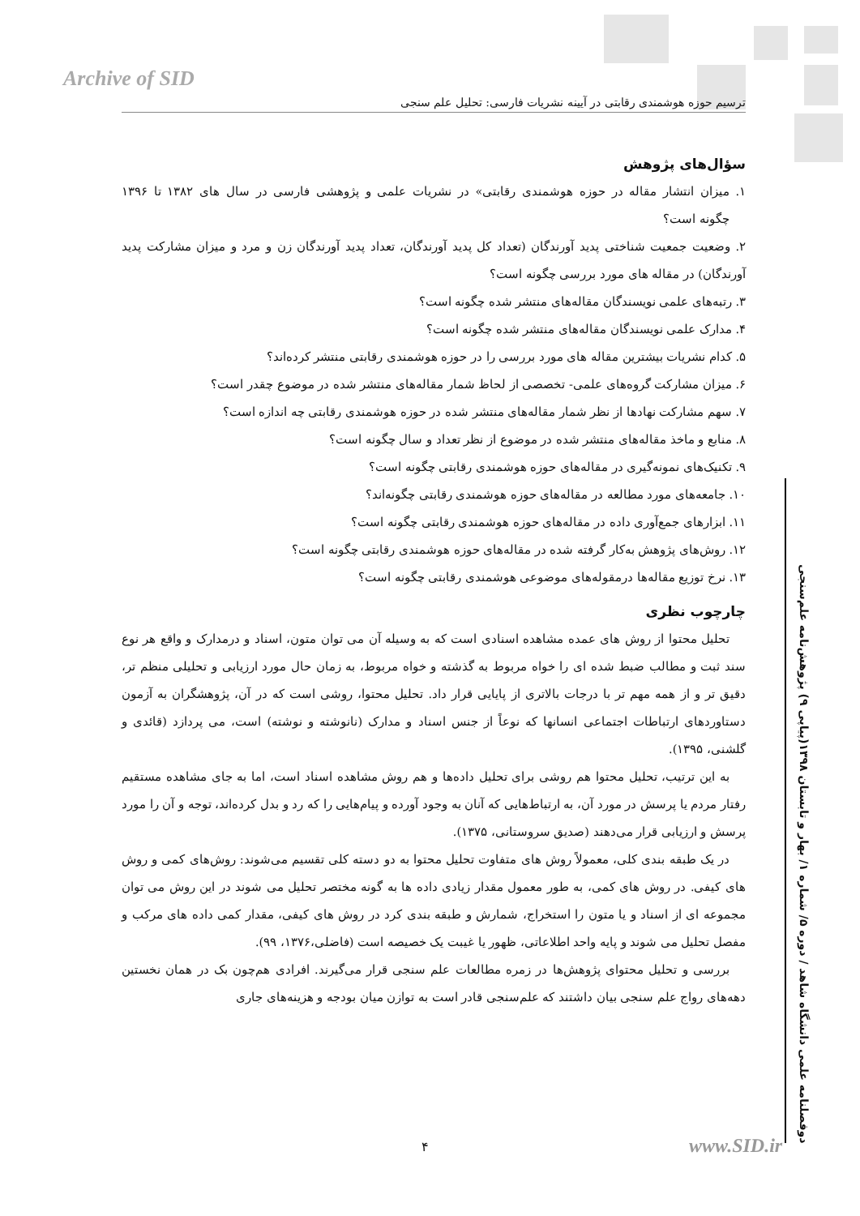Archive of SID
ترسیم حوزه هوشمندی رقابتی در آیینه نشریات فارسی: تحلیل علم سنجی
دوفصلنامه علمی دانشگاه شاهد / دوره ۵/ شماره ۱/ بهار و تابستان ۱۳۹۸(پیاپی ۹) پژوهش‌نامه علم‌سنجی
سؤال‌های پژوهش
۱. میزان انتشار مقاله در حوزه هوشمندی رقابتی» در نشریات علمی و پژوهشی فارسی در سال های ۱۳۸۲ تا ۱۳۹۶ چگونه است؟
۲. وضعیت جمعیت شناختی پدید آورندگان (تعداد کل پدید آورندگان، تعداد پدید آورندگان زن و مرد و میزان مشارکت پدید آورندگان) در مقاله های مورد بررسی چگونه است؟
۳. رتبه‌های علمی نویسندگان مقاله‌های منتشر شده چگونه است؟
۴. مدارک علمی نویسندگان مقاله‌های منتشر شده چگونه است؟
۵. کدام نشریات بیشترین مقاله های مورد بررسی را در حوزه هوشمندی رقابتی منتشر کرده‌اند؟
۶. میزان مشارکت گروه‌های علمی- تخصصی از لحاظ شمار مقاله‌های منتشر شده در موضوع چقدر است؟
۷. سهم مشارکت نهادها از نظر شمار مقاله‌های منتشر شده در حوزه هوشمندی رقابتی چه اندازه است؟
۸. منابع و ماخذ مقاله‌های منتشر شده در موضوع از نظر تعداد و سال چگونه است؟
۹. تکنیک‌های نمونه‌گیری در مقاله‌های حوزه هوشمندی رقابتی چگونه است؟
۱۰. جامعه‌های مورد مطالعه در مقاله‌های حوزه هوشمندی رقابتی چگونه‌اند؟
۱۱. ابزارهای جمع‌آوری داده در مقاله‌های حوزه هوشمندی رقابتی چگونه است؟
۱۲. روش‌های پژوهش به‌کار گرفته شده در مقاله‌های حوزه هوشمندی رقابتی چگونه است؟
۱۳. نرخ توزیع مقاله‌ها درمقوله‌های موضوعی هوشمندی رقابتی چگونه است؟
چارچوب نظری
تحلیل محتوا از روش های عمده مشاهده اسنادی است که به وسیله آن می توان متون، اسناد و درمدارک و واقع هر نوع سند ثبت و مطالب ضبط شده ای را خواه مربوط به گذشته و خواه مربوط، به زمان حال مورد ارزیابی و تحلیلی منظم تر، دقیق تر و از همه مهم تر با درجات بالاتری از پایایی قرار داد. تحلیل محتوا، روشی است که در آن، پژوهشگران به آزمون دستاوردهای ارتباطات اجتماعی انسانها که نوعاً از جنس اسناد و مدارک (نانوشته و نوشته) است، می پردازد (قائدی و گلشنی، ۱۳۹۵).
به این ترتیب، تحلیل محتوا هم روشی برای تحلیل داده‌ها و هم روش مشاهده اسناد است، اما به جای مشاهده مستقیم رفتار مردم یا پرسش در مورد آن، به ارتباط‌هایی که آنان به وجود آورده و پیام‌هایی را که رد و بدل کرده‌اند، توجه و آن را مورد پرسش و ارزیابی قرار می‌دهند (صدیق سروستانی، ۱۳۷۵).
در یک طبقه بندی کلی، معمولاً روش های متفاوت تحلیل محتوا به دو دسته کلی تقسیم می‌شوند: روش‌های کمی و روش های کیفی. در روش های کمی، به طور معمول مقدار زیادی داده ها به گونه مختصر تحلیل می شوند در این روش می توان مجموعه ای از اسناد و یا متون را استخراج، شمارش و طبقه بندی کرد در روش های کیفی، مقدار کمی داده های مرکب و مفصل تحلیل می شوند و پایه واحد اطلاعاتی، ظهور یا غیبت یک خصیصه است (فاضلی،۱۳۷۶، ۹۹).
بررسی و تحلیل محتوای پژوهش‌ها در زمره مطالعات علم سنجی قرار می‌گیرند. افرادی هم‌چون بک در همان نخستین دهه‌های رواج علم سنجی بیان داشتند که علم‌سنجی قادر است به توازن میان بودجه و هزینه‌های جاری
۴ www.SID.ir